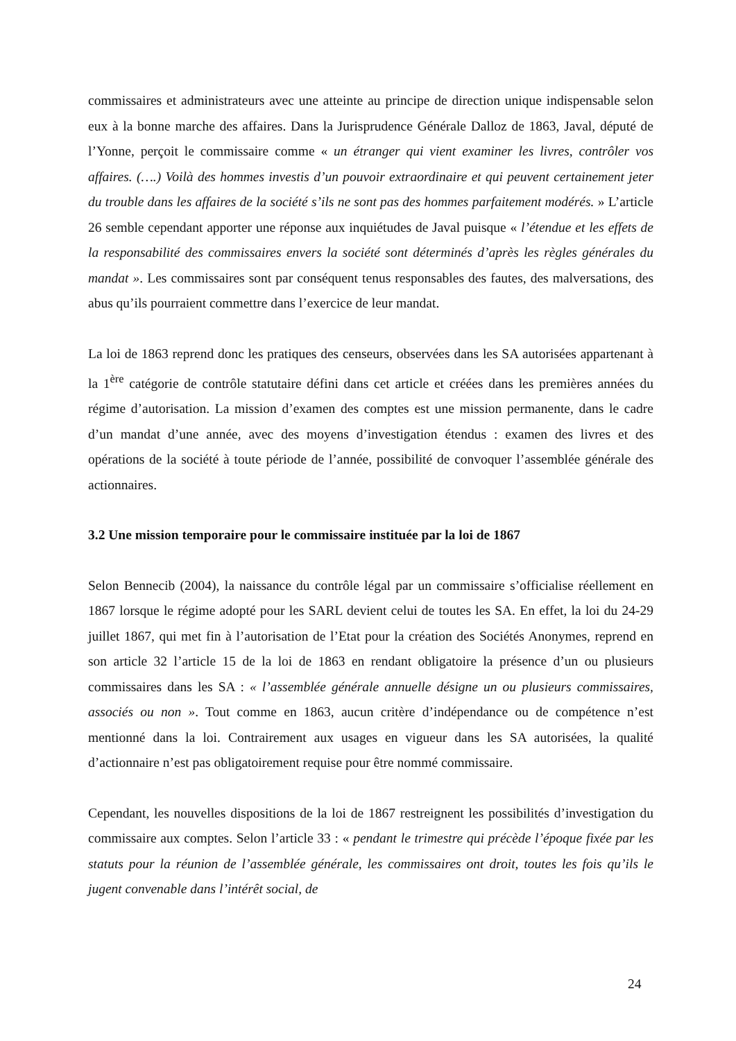commissaires et administrateurs avec une atteinte au principe de direction unique indispensable selon eux à la bonne marche des affaires. Dans la Jurisprudence Générale Dalloz de 1863, Javal, député de l’Yonne, perçoit le commissaire comme « un étranger qui vient examiner les livres, contrôler vos affaires. (….) Voilà des hommes investis d’un pouvoir extraordinaire et qui peuvent certainement jeter du trouble dans les affaires de la société s’ils ne sont pas des hommes parfaitement modérés. » L’article 26 semble cependant apporter une réponse aux inquiétudes de Javal puisque « l’étendue et les effets de la responsabilité des commissaires envers la société sont déterminés d’après les règles générales du mandat ». Les commissaires sont par conséquent tenus responsables des fautes, des malversations, des abus qu’ils pourraient commettre dans l’exercice de leur mandat.
La loi de 1863 reprend donc les pratiques des censeurs, observées dans les SA autorisées appartenant à la 1<sup>ère</sup> catégorie de contrôle statutaire défini dans cet article et créées dans les premières années du régime d’autorisation. La mission d’examen des comptes est une mission permanente, dans le cadre d’un mandat d’une année, avec des moyens d’investigation étendus : examen des livres et des opérations de la société à toute période de l’année, possibilité de convoquer l’assemblée générale des actionnaires.
3.2 Une mission temporaire pour le commissaire instituée par la loi de 1867
Selon Bennecib (2004), la naissance du contrôle légal par un commissaire s’officialise réellement en 1867 lorsque le régime adopté pour les SARL devient celui de toutes les SA. En effet, la loi du 24-29 juillet 1867, qui met fin à l’autorisation de l’Etat pour la création des Sociétés Anonymes, reprend en son article 32 l’article 15 de la loi de 1863 en rendant obligatoire la présence d’un ou plusieurs commissaires dans les SA : « l’assemblée générale annuelle désigne un ou plusieurs commissaires, associés ou non ». Tout comme en 1863, aucun critère d’indépendance ou de compétence n’est mentionné dans la loi. Contrairement aux usages en vigueur dans les SA autorisées, la qualité d’actionnaire n’est pas obligatoirement requise pour être nommé commissaire.
Cependant, les nouvelles dispositions de la loi de 1867 restreignent les possibilités d’investigation du commissaire aux comptes. Selon l’article 33 : « pendant le trimestre qui précède l’époque fixée par les statuts pour la réunion de l’assemblée générale, les commissaires ont droit, toutes les fois qu’ils le jugent convenable dans l’intérêt social, de
24